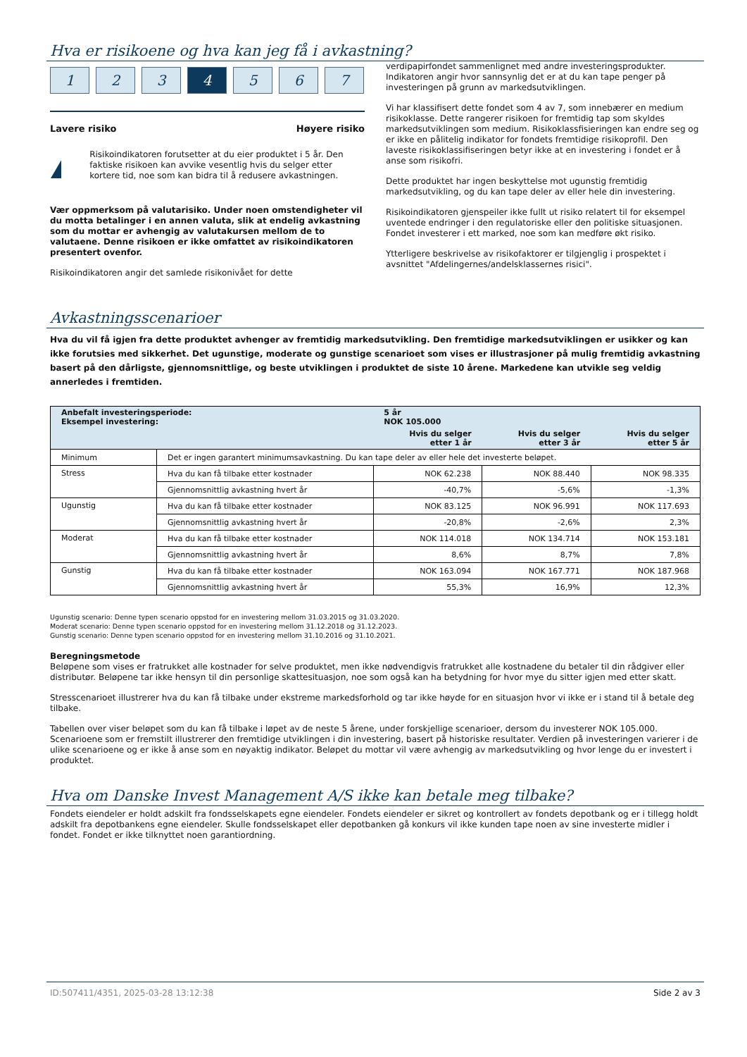Hva er risikoene og hva kan jeg få i avkastning?
1 2 3 4 5 6 7
Lavere risiko Høyere risiko
!
Risikoindikatoren forutsetter at du eier produktet i 5 år. Den faktiske risikoen kan avvike vesentlig hvis du selger etter kortere tid, noe som kan bidra til å redusere avkastningen.
Vær oppmerksom på valutarisiko. Under noen omstendigheter vil du motta betalinger i en annen valuta, slik at endelig avkastning som du mottar er avhengig av valutakursen mellom de to valutaene. Denne risikoen er ikke omfattet av risikoindikatoren presentert ovenfor.
Risikoindikatoren angir det samlede risikonivået for dette
verdipapirfondet sammenlignet med andre investeringsprodukter. Indikatoren angir hvor sannsynlig det er at du kan tape penger på investeringen på grunn av markedsutviklingen.
Vi har klassifisert dette fondet som 4 av 7, som innebærer en medium risikoklasse. Dette rangerer risikoen for fremtidig tap som skyldes markedsutviklingen som medium. Risikoklassfisieringen kan endre seg og er ikke en pålitelig indikator for fondets fremtidige risikoprofil. Den laveste risikoklassifiseringen betyr ikke at en investering i fondet er å anse som risikofri.
Dette produktet har ingen beskyttelse mot ugunstig fremtidig markedsutvikling, og du kan tape deler av eller hele din investering.
Risikoindikatoren gjenspeiler ikke fullt ut risiko relatert til for eksempel uventede endringer i den regulatoriske eller den politiske situasjonen. Fondet investerer i ett marked, noe som kan medføre økt risiko.
Ytterligere beskrivelse av risikofaktorer er tilgjenglig i prospektet i avsnittet "Afdelingernes/andelsklassernes risici".
Avkastningsscenarioer
Hva du vil få igjen fra dette produktet avhenger av fremtidig markedsutvikling. Den fremtidige markedsutviklingen er usikker og kan ikke forutsies med sikkerhet. Det ugunstige, moderate og gunstige scenarioet som vises er illustrasjoner på mulig fremtidig avkastning basert på den dårligste, gjennomsnittlige, og beste utviklingen i produktet de siste 10 årene. Markedene kan utvikle seg veldig annerledes i fremtiden.
| Anbefalt investeringsperiode: Eksempel investering: | | 5 år NOK 105.000 | | |
| | | Hvis du selger etter 1 år | Hvis du selger etter 3 år | Hvis du selger etter 5 år |
| Minimum | Det er ingen garantert minimumsavkastning. Du kan tape deler av eller hele det investerte beløpet. | | | |
| Stress | Hva du kan få tilbake etter kostnader | NOK 62.238 | NOK 88.440 | NOK 98.335 |
| | Gjennomsnittlig avkastning hvert år | -40,7% | -5,6% | -1,3% |
| Ugunstig | Hva du kan få tilbake etter kostnader | NOK 83.125 | NOK 96.991 | NOK 117.693 |
| | Gjennomsnittlig avkastning hvert år | -20,8% | -2,6% | 2,3% |
| Moderat | Hva du kan få tilbake etter kostnader | NOK 114.018 | NOK 134.714 | NOK 153.181 |
| | Gjennomsnittlig avkastning hvert år | 8,6% | 8,7% | 7,8% |
| Gunstig | Hva du kan få tilbake etter kostnader | NOK 163.094 | NOK 167.771 | NOK 187.968 |
| | Gjennomsnittlig avkastning hvert år | 55,3% | 16,9% | 12,3% |
Ugunstig scenario: Denne typen scenario oppstod for en investering mellom 31.03.2015 og 31.03.2020.
Moderat scenario: Denne typen scenario oppstod for en investering mellom 31.12.2018 og 31.12.2023.
Gunstig scenario: Denne typen scenario oppstod for en investering mellom 31.10.2016 og 31.10.2021.
Beregningsmetode
Beløpene som vises er fratrukket alle kostnader for selve produktet, men ikke nødvendigvis fratrukket alle kostnadene du betaler til din rådgiver eller distributør. Beløpene tar ikke hensyn til din personlige skattesituasjon, noe som også kan ha betydning for hvor mye du sitter igjen med etter skatt.
Stresscenarioet illustrerer hva du kan få tilbake under ekstreme markedsforhold og tar ikke høyde for en situasjon hvor vi ikke er i stand til å betale deg tilbake.
Tabellen over viser beløpet som du kan få tilbake i løpet av de neste 5 årene, under forskjellige scenarioer, dersom du investerer NOK 105.000. Scenarioene som er fremstilt illustrerer den fremtidige utviklingen i din investering, basert på historiske resultater. Verdien på investeringen varierer i de ulike scenarioene og er ikke å anse som en nøyaktig indikator. Beløpet du mottar vil være avhengig av markedsutvikling og hvor lenge du er investert i produktet.
Hva om Danske Invest Management A/S ikke kan betale meg tilbake?
Fondets eiendeler er holdt adskilt fra fondsselskapets egne eiendeler. Fondets eiendeler er sikret og kontrollert av fondets depotbank og er i tillegg holdt adskilt fra depotbankens egne eiendeler. Skulle fondsselskapet eller depotbanken gå konkurs vil ikke kunden tape noen av sine investerte midler i fondet. Fondet er ikke tilknyttet noen garantiordning.
ID:507411/4351, 2025-03-28 13:12:38 Side 2 av 3